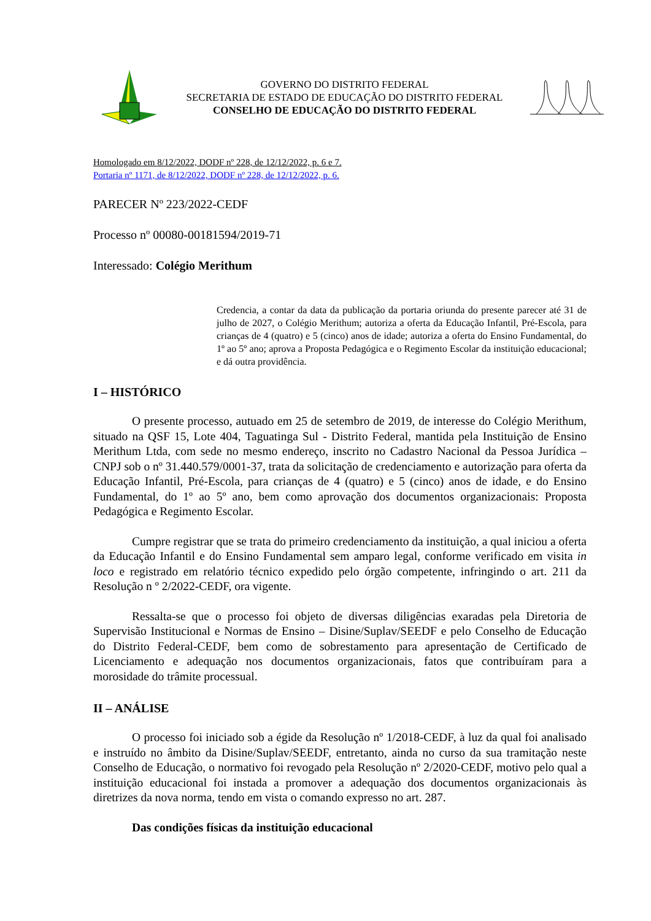GOVERNO DO DISTRITO FEDERAL
SECRETARIA DE ESTADO DE EDUCAÇÃO DO DISTRITO FEDERAL
CONSELHO DE EDUCAÇÃO DO DISTRITO FEDERAL
Homologado em 8/12/2022, DODF nº 228, de 12/12/2022, p. 6 e 7.
Portaria nº 1171, de 8/12/2022, DODF nº 228, de 12/12/2022, p. 6.
PARECER Nº 223/2022-CEDF
Processo nº 00080-00181594/2019-71
Interessado: Colégio Merithum
Credencia, a contar da data da publicação da portaria oriunda do presente parecer até 31 de julho de 2027, o Colégio Merithum; autoriza a oferta da Educação Infantil, Pré-Escola, para crianças de 4 (quatro) e 5 (cinco) anos de idade; autoriza a oferta do Ensino Fundamental, do 1º ao 5º ano; aprova a Proposta Pedagógica e o Regimento Escolar da instituição educacional; e dá outra providência.
I – HISTÓRICO
O presente processo, autuado em 25 de setembro de 2019, de interesse do Colégio Merithum, situado na QSF 15, Lote 404, Taguatinga Sul - Distrito Federal, mantida pela Instituição de Ensino Merithum Ltda, com sede no mesmo endereço, inscrito no Cadastro Nacional da Pessoa Jurídica – CNPJ sob o nº 31.440.579/0001-37, trata da solicitação de credenciamento e autorização para oferta da Educação Infantil, Pré-Escola, para crianças de 4 (quatro) e 5 (cinco) anos de idade, e do Ensino Fundamental, do 1º ao 5º ano, bem como aprovação dos documentos organizacionais: Proposta Pedagógica e Regimento Escolar.
Cumpre registrar que se trata do primeiro credenciamento da instituição, a qual iniciou a oferta da Educação Infantil e do Ensino Fundamental sem amparo legal, conforme verificado em visita in loco e registrado em relatório técnico expedido pelo órgão competente, infringindo o art. 211 da Resolução n º 2/2022-CEDF, ora vigente.
Ressalta-se que o processo foi objeto de diversas diligências exaradas pela Diretoria de Supervisão Institucional e Normas de Ensino – Disine/Suplav/SEEDF e pelo Conselho de Educação do Distrito Federal-CEDF, bem como de sobrestamento para apresentação de Certificado de Licenciamento e adequação nos documentos organizacionais, fatos que contribuíram para a morosidade do trâmite processual.
II – ANÁLISE
O processo foi iniciado sob a égide da Resolução nº 1/2018-CEDF, à luz da qual foi analisado e instruído no âmbito da Disine/Suplav/SEEDF, entretanto, ainda no curso da sua tramitação neste Conselho de Educação, o normativo foi revogado pela Resolução nº 2/2020-CEDF, motivo pelo qual a instituição educacional foi instada a promover a adequação dos documentos organizacionais às diretrizes da nova norma, tendo em vista o comando expresso no art. 287.
Das condições físicas da instituição educacional